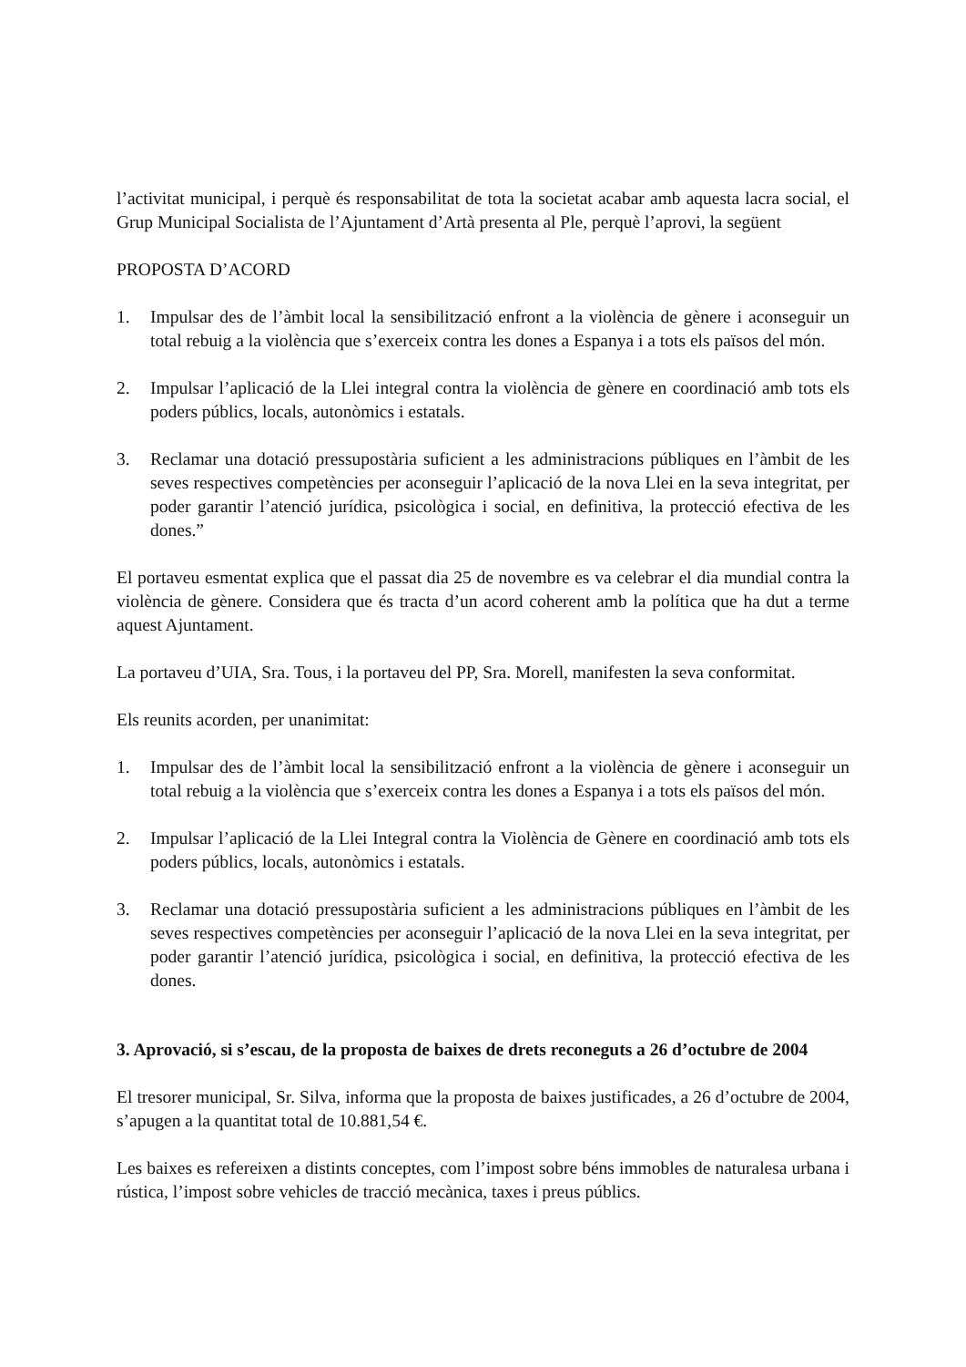l’activitat municipal, i perquè és responsabilitat de tota la societat acabar amb aquesta lacra social, el Grup Municipal Socialista de l’Ajuntament d’Artà presenta al Ple, perquè l’aprovi, la següent
PROPOSTA D’ACORD
1. Impulsar des de l’àmbit local la sensibilització enfront a la violència de gènere i aconseguir un total rebuig a la violència que s’exerceix contra les dones a Espanya i a tots els països del món.
2. Impulsar l’aplicació de la Llei integral contra la violència de gènere en coordinació amb tots els poders públics, locals, autonòmics i estatals.
3. Reclamar una dotació pressupostària suficient a les administracions públiques en l’àmbit de les seves respectives competències per aconseguir l’aplicació de la nova Llei en la seva integritat, per poder garantir l’atenció jurídica, psicològica i social, en definitiva, la protecció efectiva de les dones.”
El portaveu esmentat explica que el passat dia 25 de novembre es va celebrar el dia mundial contra la violència de gènere. Considera que és tracta d’un acord coherent amb la política que ha dut a terme aquest Ajuntament.
La portaveu d’UIA, Sra. Tous, i la portaveu del PP, Sra. Morell, manifesten la seva conformitat.
Els reunits acorden, per unanimitat:
1. Impulsar des de l’àmbit local la sensibilització enfront a la violència de gènere i aconseguir un total rebuig a la violència que s’exerceix contra les dones a Espanya i a tots els països del món.
2. Impulsar l’aplicació de la Llei Integral contra la Violència de Gènere en coordinació amb tots els poders públics, locals, autonòmics i estatals.
3. Reclamar una dotació pressupostària suficient a les administracions públiques en l’àmbit de les seves respectives competències per aconseguir l’aplicació de la nova Llei en la seva integritat, per poder garantir l’atenció jurídica, psicològica i social, en definitiva, la protecció efectiva de les dones.
3. Aprovació, si s’escau, de la proposta de baixes de drets reconeguts a 26 d’octubre de 2004
El tresorer municipal, Sr. Silva, informa que la proposta de baixes justificades, a 26 d’octubre de 2004, s’apugen a la quantitat total de 10.881,54 €.
Les baixes es refereixen a distints conceptes, com l’impost sobre béns immobles de naturalesa urbana i rústica, l’impost sobre vehicles de tracció mecànica, taxes i preus públics.